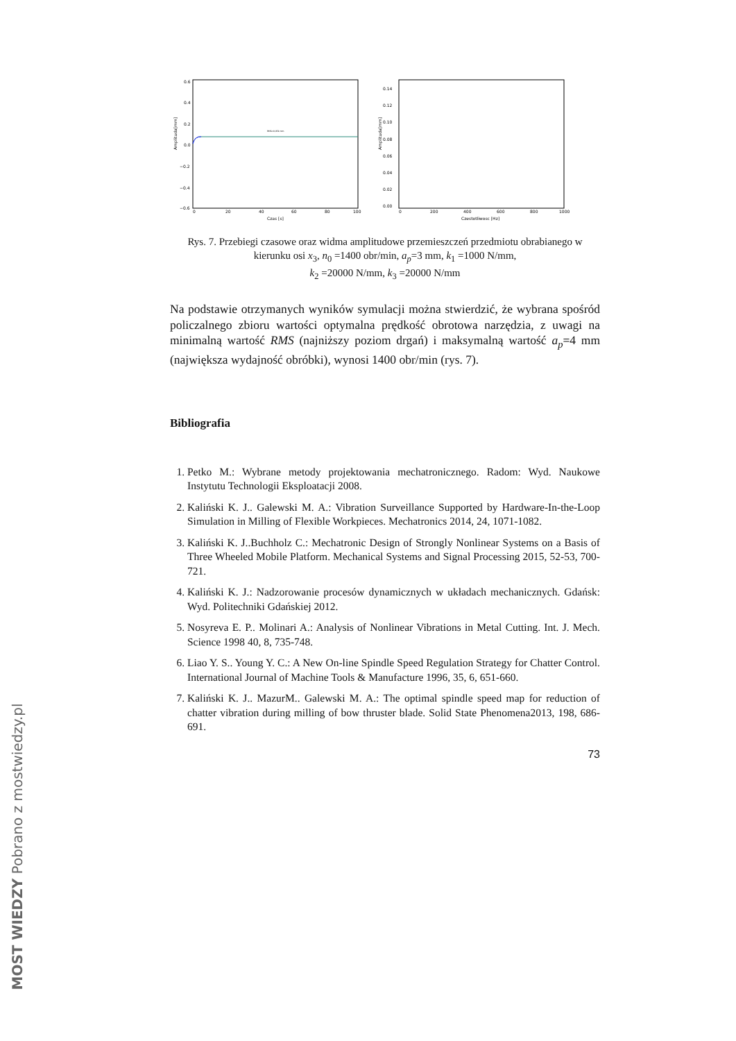Amplituda[mm]
0.6
0.4
0.2
0.0
−0.2
−0.4
−0.6
0
20
40
60
80
100
Czas [s]
RMS=0,058 mm
Amplituda[mm]
0.14
0.12
0.10
0.08
0.06
0.04
0.02
0.00
0
200
400
600
800
1000
Czestotliwosc [Hz]
Rys. 7. Przebiegi czasowe oraz widma amplitudowe przemieszczeń przedmiotu obrabianego w kierunku osi x<sub>3</sub>, n<sub>0</sub> =1400 obr/min, a<sub>p</sub>=3 mm, k<sub>1</sub> =1000 N/mm,
k<sub>2</sub> =20000 N/mm, k<sub>3</sub> =20000 N/mm
Na podstawie otrzymanych wyników symulacji można stwierdzić, że wybrana spośród policzalnego zbioru wartości optymalna prędkość obrotowa narzędzia, z uwagi na minimalną wartość RMS (najniższy poziom drgań) i maksymalną wartość a<sub>p</sub>=4 mm (największa wydajność obróbki), wynosi 1400 obr/min (rys. 7).
Bibliografia
1. Petko M.: Wybrane metody projektowania mechatronicznego. Radom: Wyd. Naukowe Instytutu Technologii Eksploatacji 2008.
2. Kaliński K. J.. Galewski M. A.: Vibration Surveillance Supported by Hardware-In-the-Loop Simulation in Milling of Flexible Workpieces. Mechatronics 2014, 24, 1071-1082.
3. Kaliński K. J..Buchholz C.: Mechatronic Design of Strongly Nonlinear Systems on a Basis of Three Wheeled Mobile Platform. Mechanical Systems and Signal Processing 2015, 52-53, 700-721.
4. Kaliński K. J.: Nadzorowanie procesów dynamicznych w układach mechanicznych. Gdańsk: Wyd. Politechniki Gdańskiej 2012.
5. Nosyreva E. P.. Molinari A.: Analysis of Nonlinear Vibrations in Metal Cutting. Int. J. Mech. Science 1998 40, 8, 735-748.
6. Liao Y. S.. Young Y. C.: A New On-line Spindle Speed Regulation Strategy for Chatter Control. International Journal of Machine Tools & Manufacture 1996, 35, 6, 651-660.
7. Kaliński K. J.. MazurM.. Galewski M. A.: The optimal spindle speed map for reduction of chatter vibration during milling of bow thruster blade. Solid State Phenomena2013, 198, 686-691.
73
MOST WIEDZY Pobrano z mostwiedzy.pl